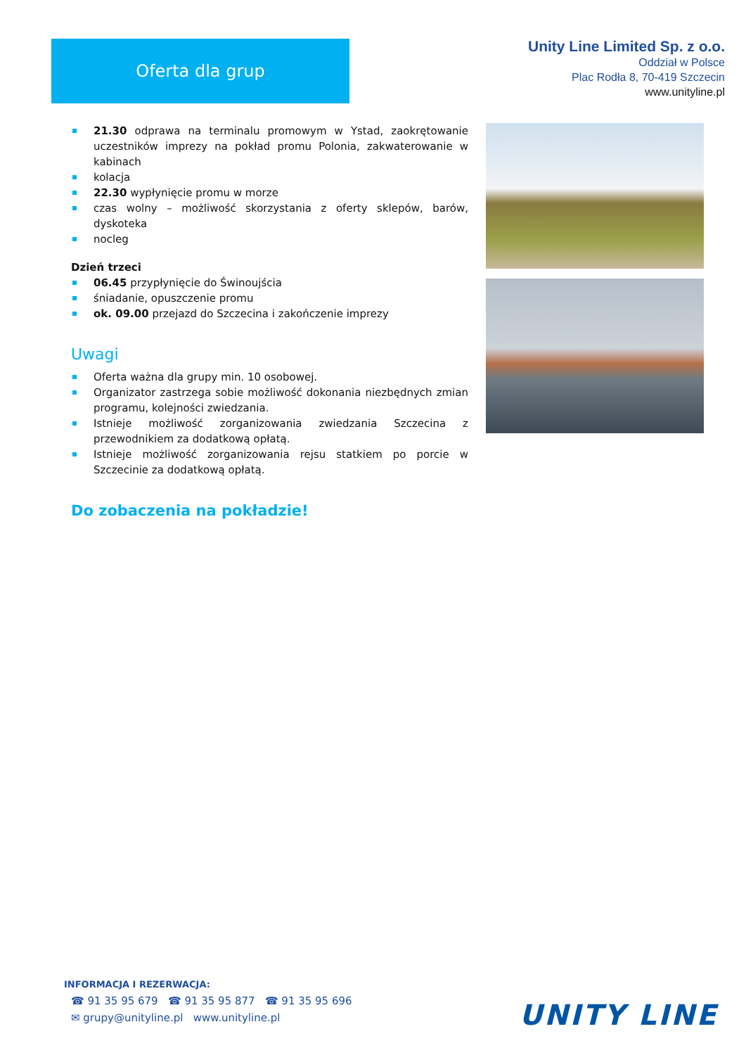Oferta dla grup
Unity Line Limited Sp. z o.o.
Oddział w Polsce
Plac Rodła 8, 70-419 Szczecin
www.unityline.pl
21.30 odprawa na terminalu promowym w Ystad, zaokrętowanie uczestników imprezy na pokład promu Polonia, zakwaterowanie w kabinach
kolacja
22.30 wypłynięcie promu w morze
czas wolny – możliwość skorzystania z oferty sklepów, barów, dyskoteka
nocleg
Dzień trzeci
06.45 przypłynięcie do Świnoujścia
śniadanie, opuszczenie promu
ok. 09.00 przejazd do Szczecina i zakończenie imprezy
Uwagi
Oferta ważna dla grupy min. 10 osobowej.
Organizator zastrzega sobie możliwość dokonania niezbędnych zmian programu, kolejności zwiedzania.
Istnieje możliwość zorganizowania zwiedzania Szczecina z przewodnikiem za dodatkową opłatą.
Istnieje możliwość zorganizowania rejsu statkiem po porcie w Szczecinie za dodatkową opłatą.
Do zobaczenia na pokładzie!
INFORMACJA I REZERWACJA:
☎ 91 35 95 679 ☎ 91 35 95 877 ☎ 91 35 95 696
✉ grupy@unityline.pl www.unityline.pl
UNITY LINE